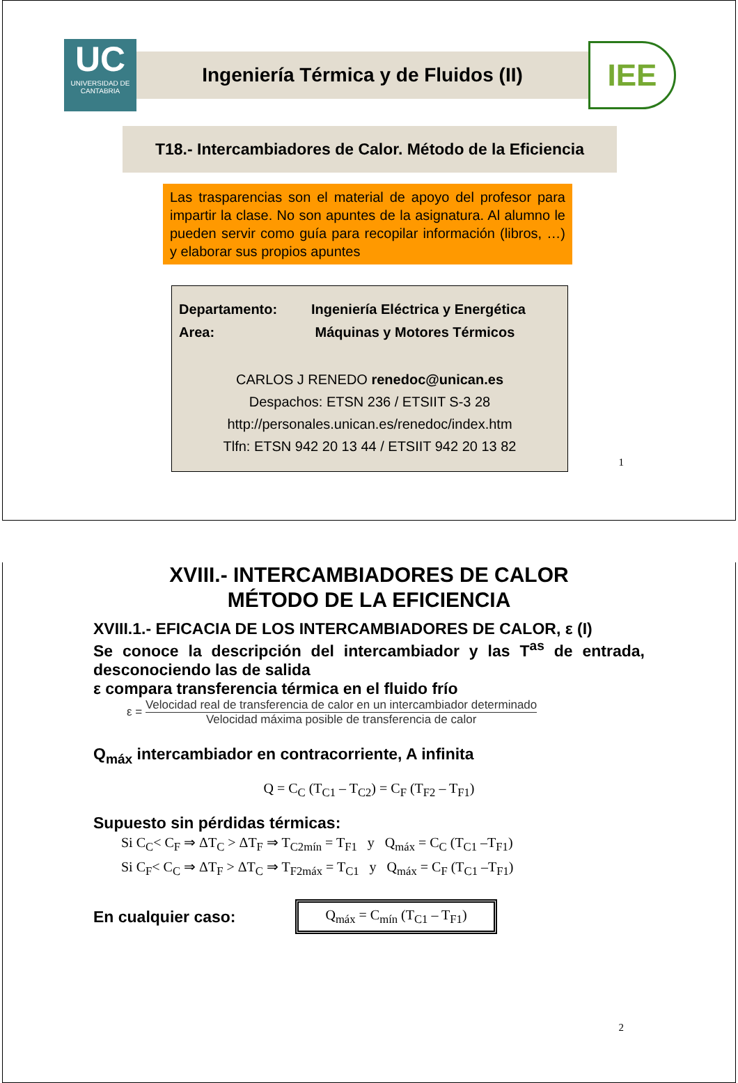UC
UNIVERSIDAD DE CANTABRIA
Ingeniería Térmica y de Fluidos (II)
IEE
T18.- Intercambiadores de Calor. Método de la Eficiencia
Las trasparencias son el material de apoyo del profesor para impartir la clase. No son apuntes de la asignatura. Al alumno le pueden servir como guía para recopilar información (libros, …) y elaborar sus propios apuntes
Departamento: Ingeniería Eléctrica y Energética
Area: Máquinas y Motores Térmicos
CARLOS J RENEDO renedoc@unican.es
Despachos: ETSN 236 / ETSIIT S-3 28
http://personales.unican.es/renedoc/index.htm
Tlfn: ETSN 942 20 13 44 / ETSIIT 942 20 13 82
1
XVIII.- INTERCAMBIADORES DE CALOR
MÉTODO DE LA EFICIENCIA
XVIII.1.- EFICACIA DE LOS INTERCAMBIADORES DE CALOR, ε (I)
Se conoce la descripción del intercambiador y las T<sup>as</sup> de entrada, desconociendo las de salida
ε compara transferencia térmica en el fluido frío
ε =
Velocidad real de transferencia de calor en un intercambiador determinado
Velocidad máxima posible de transferencia de calor
Q<sub>máx</sub> intercambiador en contracorriente, A infinita
Q = C<sub>C</sub> (T<sub>C1</sub> – T<sub>C2</sub>) = C<sub>F</sub> (T<sub>F2</sub> – T<sub>F1</sub>)
Supuesto sin pérdidas térmicas:
Si C<sub>C</sub>< C<sub>F</sub> ⇒ ΔT<sub>C</sub> > ΔT<sub>F</sub> ⇒ T<sub>C2mín</sub> = T<sub>F1</sub> y Q<sub>máx</sub> = C<sub>C</sub> (T<sub>C1</sub> –T<sub>F1</sub>)
Si C<sub>F</sub>< C<sub>C</sub> ⇒ ΔT<sub>F</sub> > ΔT<sub>C</sub> ⇒ T<sub>F2máx</sub> = T<sub>C1</sub> y Q<sub>máx</sub> = C<sub>F</sub> (T<sub>C1</sub> –T<sub>F1</sub>)
En cualquier caso:
Q<sub>máx</sub> = C<sub>mín</sub> (T<sub>C1</sub> – T<sub>F1</sub>)
2